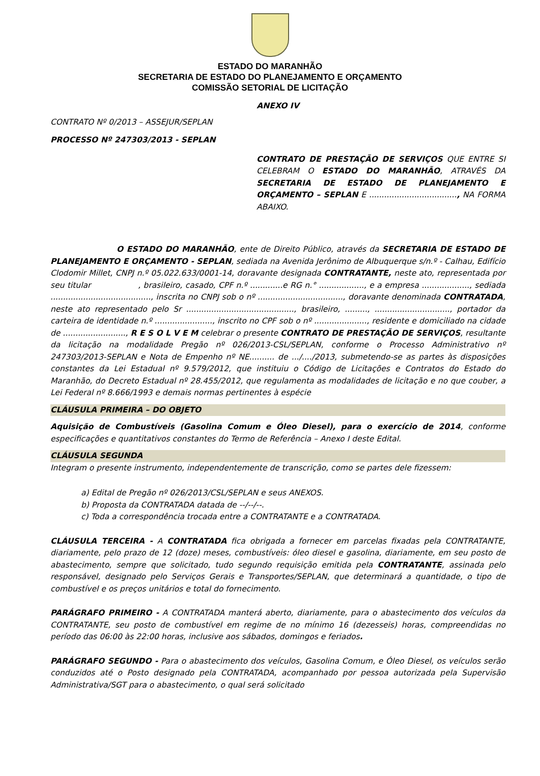ESTADO DO MARANHÃO
SECRETARIA DE ESTADO DO PLANEJAMENTO E ORÇAMENTO
COMISSÃO SETORIAL DE LICITAÇÃO
ANEXO IV
CONTRATO Nº 0/2013 – ASSEJUR/SEPLAN
PROCESSO Nº 247303/2013 - SEPLAN
CONTRATO DE PRESTAÇÃO DE SERVIÇOS QUE ENTRE SI CELEBRAM O ESTADO DO MARANHÃO, ATRAVÉS DA SECRETARIA DE ESTADO DE PLANEJAMENTO E ORÇAMENTO – SEPLAN E ..................................., NA FORMA ABAIXO.
O ESTADO DO MARANHÃO, ente de Direito Público, através da SECRETARIA DE ESTADO DE PLANEJAMENTO E ORÇAMENTO - SEPLAN, sediada na Avenida Jerônimo de Albuquerque s/n.º - Calhau, Edifício Clodomir Millet, CNPJ n.º 05.022.633/0001-14, doravante designada CONTRATANTE, neste ato, representada por seu titular , brasileiro, casado, CPF n.º .............e RG n.° .................., e a empresa ..................., sediada ........................................, inscrita no CNPJ sob o nº .................................., doravante denominada CONTRATADA, neste ato representado pelo Sr ..........................................., brasileiro, ........., .............................., portador da carteira de identidade n.º ......................., inscrito no CPF sob o nº ....................., residente e domiciliado na cidade de ........................., R E S O L V E M celebrar o presente CONTRATO DE PRESTAÇÃO DE SERVIÇOS, resultante da licitação na modalidade Pregão nº 026/2013-CSL/SEPLAN, conforme o Processo Administrativo nº 247303/2013-SEPLAN e Nota de Empenho nº NE.......... de .../..../2013, submetendo-se as partes às disposições constantes da Lei Estadual nº 9.579/2012, que instituiu o Código de Licitações e Contratos do Estado do Maranhão, do Decreto Estadual nº 28.455/2012, que regulamenta as modalidades de licitação e no que couber, a Lei Federal nº 8.666/1993 e demais normas pertinentes à espécie
CLÁUSULA PRIMEIRA – DO OBJETO
Aquisição de Combustíveis (Gasolina Comum e Óleo Diesel), para o exercício de 2014, conforme especificações e quantitativos constantes do Termo de Referência – Anexo I deste Edital.
CLÁUSULA SEGUNDA
Integram o presente instrumento, independentemente de transcrição, como se partes dele fizessem:
a) Edital de Pregão nº 026/2013/CSL/SEPLAN e seus ANEXOS.
b) Proposta da CONTRATADA datada de --/--/--.
c) Toda a correspondência trocada entre a CONTRATANTE e a CONTRATADA.
CLÁUSULA TERCEIRA - A CONTRATADA fica obrigada a fornecer em parcelas fixadas pela CONTRATANTE, diariamente, pelo prazo de 12 (doze) meses, combustíveis: óleo diesel e gasolina, diariamente, em seu posto de abastecimento, sempre que solicitado, tudo segundo requisição emitida pela CONTRATANTE, assinada pelo responsável, designado pelo Serviços Gerais e Transportes/SEPLAN, que determinará a quantidade, o tipo de combustível e os preços unitários e total do fornecimento.
PARÁGRAFO PRIMEIRO - A CONTRATADA manterá aberto, diariamente, para o abastecimento dos veículos da CONTRATANTE, seu posto de combustível em regime de no mínimo 16 (dezesseis) horas, compreendidas no período das 06:00 às 22:00 horas, inclusive aos sábados, domingos e feriados.
PARÁGRAFO SEGUNDO - Para o abastecimento dos veículos, Gasolina Comum, e Óleo Diesel, os veículos serão conduzidos até o Posto designado pela CONTRATADA, acompanhado por pessoa autorizada pela Supervisão Administrativa/SGT para o abastecimento, o qual será solicitado